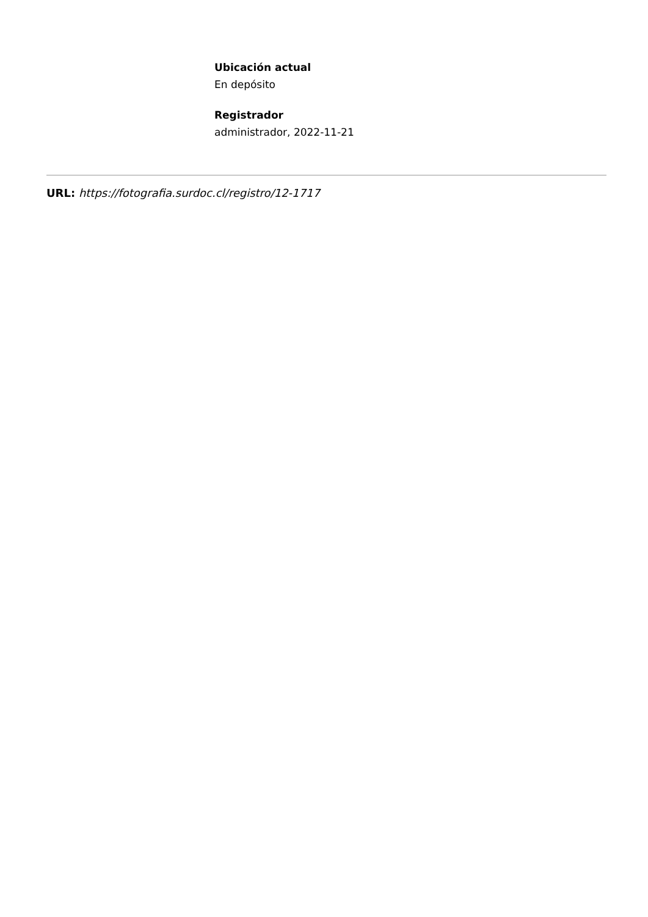Ubicación actual
En depósito
Registrador
administrador, 2022-11-21
URL: https://fotografia.surdoc.cl/registro/12-1717